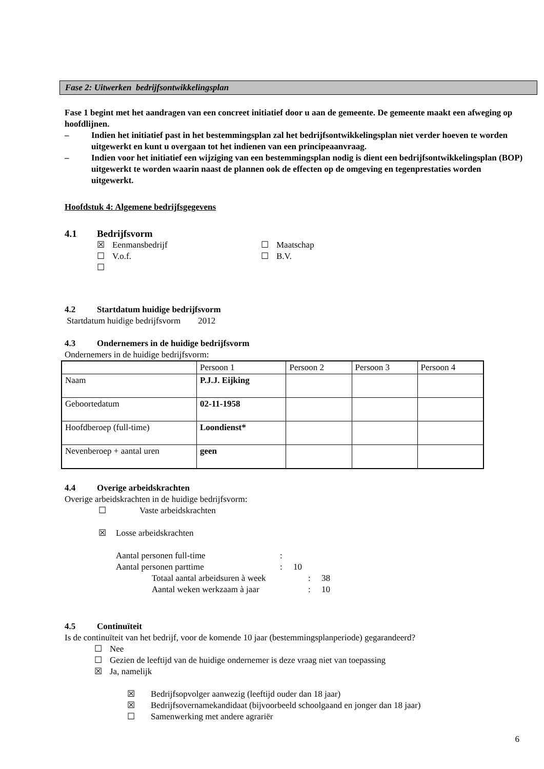Fase 2: Uitwerken bedrijfsontwikkelingsplan
Fase 1 begint met het aandragen van een concreet initiatief door u aan de gemeente. De gemeente maakt een afweging op hoofdlijnen.
– Indien het initiatief past in het bestemmingsplan zal het bedrijfsontwikkelingsplan niet verder hoeven te worden uitgewerkt en kunt u overgaan tot het indienen van een principeaanvraag.
– Indien voor het initiatief een wijziging van een bestemmingsplan nodig is dient een bedrijfsontwikkelingsplan (BOP) uitgewerkt te worden waarin naast de plannen ook de effecten op de omgeving en tegenprestaties worden uitgewerkt.
Hoofdstuk 4: Algemene bedrijfsgegevens
4.1 Bedrijfsvorm
☒ Eenmansbedrijf ☐ Maatschap
☐ V.o.f. ☐ B.V.
☐
4.2 Startdatum huidige bedrijfsvorm
Startdatum huidige bedrijfsvorm 2012
4.3 Ondernemers in de huidige bedrijfsvorm
Ondernemers in de huidige bedrijfsvorm:
| | Persoon 1 | Persoon 2 | Persoon 3 | Persoon 4 |
| Naam | P.J.J. Eijking | | | |
| Geboortedatum | 02-11-1958 | | | |
| Hoofdberoep (full-time) | Loondienst* | | | |
| Nevenberoep + aantal uren | geen | | | |
4.4 Overige arbeidskrachten
Overige arbeidskrachten in de huidige bedrijfsvorm:
☐ Vaste arbeidskrachten
☒ Losse arbeidskrachten
Aantal personen full-time:
Aantal personen parttime: 10
Totaal aantal arbeidsuren à week: 38
Aantal weken werkzaam à jaar: 10
4.5 Continuïteit
Is de continuïteit van het bedrijf, voor de komende 10 jaar (bestemmingsplanperiode) gegarandeerd?
☐ Nee
☐ Gezien de leeftijd van de huidige ondernemer is deze vraag niet van toepassing
☒ Ja, namelijk
☒ Bedrijfsopvolger aanwezig (leeftijd ouder dan 18 jaar)
☒ Bedrijfsovernamekandidaat (bijvoorbeeld schoolgaand en jonger dan 18 jaar)
☐ Samenwerking met andere agrariër
6